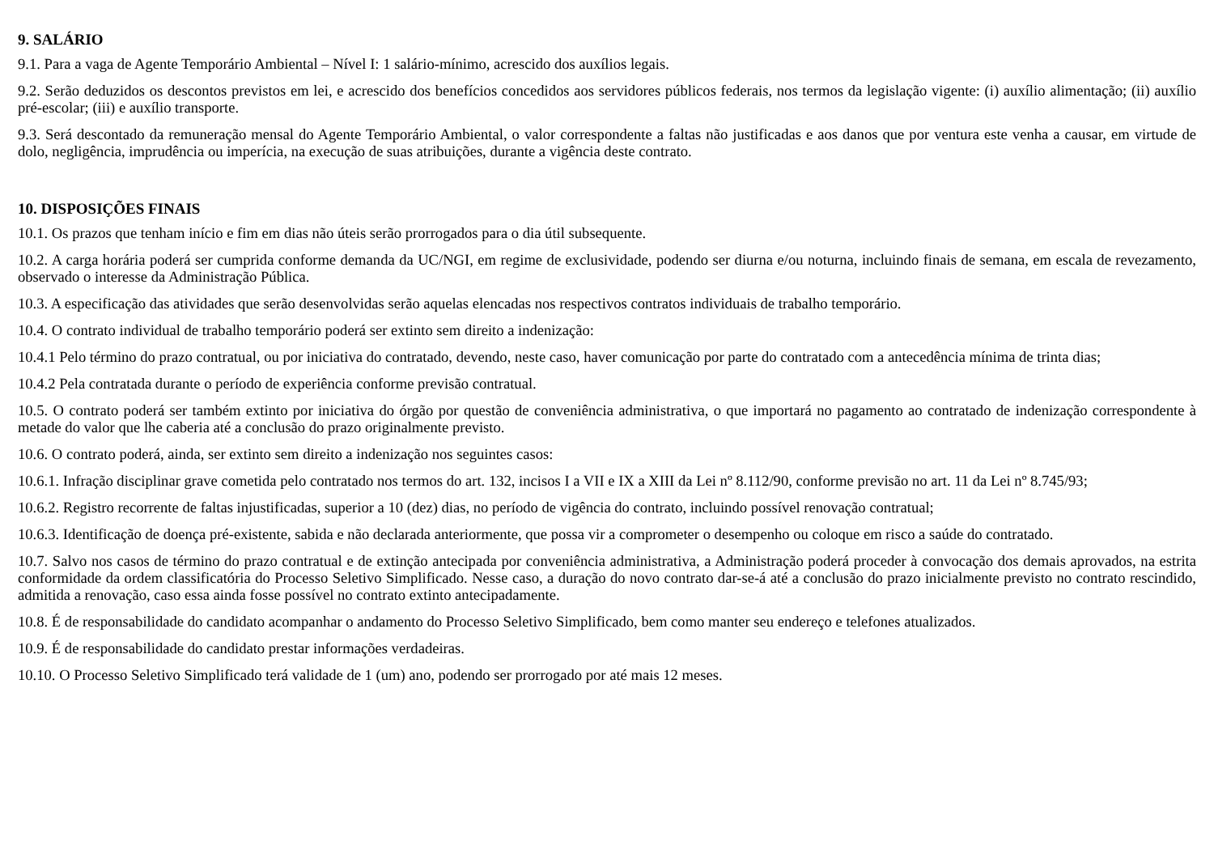9. SALÁRIO
9.1. Para a vaga de Agente Temporário Ambiental – Nível I: 1 salário-mínimo, acrescido dos auxílios legais.
9.2. Serão deduzidos os descontos previstos em lei, e acrescido dos benefícios concedidos aos servidores públicos federais, nos termos da legislação vigente: (i) auxílio alimentação; (ii) auxílio pré-escolar; (iii) e auxílio transporte.
9.3. Será descontado da remuneração mensal do Agente Temporário Ambiental, o valor correspondente a faltas não justificadas e aos danos que por ventura este venha a causar, em virtude de dolo, negligência, imprudência ou imperícia, na execução de suas atribuições, durante a vigência deste contrato.
10. DISPOSIÇÕES FINAIS
10.1. Os prazos que tenham início e fim em dias não úteis serão prorrogados para o dia útil subsequente.
10.2. A carga horária poderá ser cumprida conforme demanda da UC/NGI, em regime de exclusividade, podendo ser diurna e/ou noturna, incluindo finais de semana, em escala de revezamento, observado o interesse da Administração Pública.
10.3. A especificação das atividades que serão desenvolvidas serão aquelas elencadas nos respectivos contratos individuais de trabalho temporário.
10.4. O contrato individual de trabalho temporário poderá ser extinto sem direito a indenização:
10.4.1 Pelo término do prazo contratual, ou por iniciativa do contratado, devendo, neste caso, haver comunicação por parte do contratado com a antecedência mínima de trinta dias;
10.4.2 Pela contratada durante o período de experiência conforme previsão contratual.
10.5. O contrato poderá ser também extinto por iniciativa do órgão por questão de conveniência administrativa, o que importará no pagamento ao contratado de indenização correspondente à metade do valor que lhe caberia até a conclusão do prazo originalmente previsto.
10.6. O contrato poderá, ainda, ser extinto sem direito a indenização nos seguintes casos:
10.6.1. Infração disciplinar grave cometida pelo contratado nos termos do art. 132, incisos I a VII e IX a XIII da Lei nº 8.112/90, conforme previsão no art. 11 da Lei nº 8.745/93;
10.6.2. Registro recorrente de faltas injustificadas, superior a 10 (dez) dias, no período de vigência do contrato, incluindo possível renovação contratual;
10.6.3. Identificação de doença pré-existente, sabida e não declarada anteriormente, que possa vir a comprometer o desempenho ou coloque em risco a saúde do contratado.
10.7. Salvo nos casos de término do prazo contratual e de extinção antecipada por conveniência administrativa, a Administração poderá proceder à convocação dos demais aprovados, na estrita conformidade da ordem classificatória do Processo Seletivo Simplificado. Nesse caso, a duração do novo contrato dar-se-á até a conclusão do prazo inicialmente previsto no contrato rescindido, admitida a renovação, caso essa ainda fosse possível no contrato extinto antecipadamente.
10.8. É de responsabilidade do candidato acompanhar o andamento do Processo Seletivo Simplificado, bem como manter seu endereço e telefones atualizados.
10.9. É de responsabilidade do candidato prestar informações verdadeiras.
10.10. O Processo Seletivo Simplificado terá validade de 1 (um) ano, podendo ser prorrogado por até mais 12 meses.